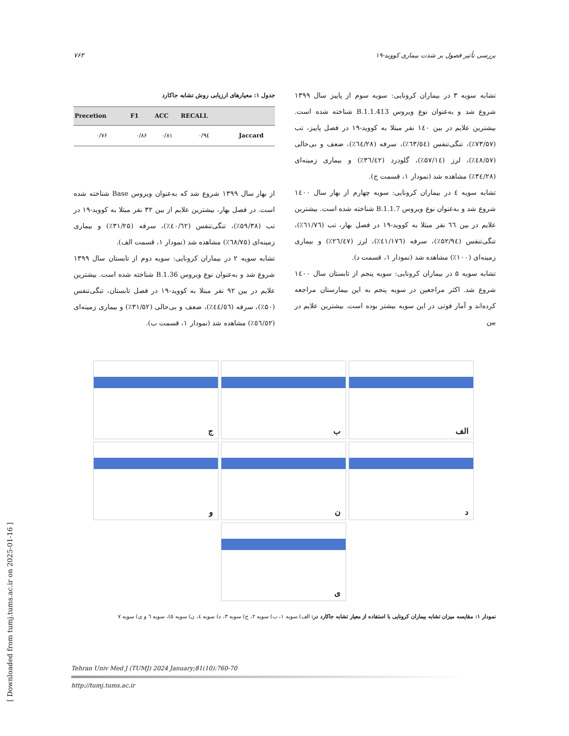۷۶۳ بررسی تأثیر فصول بر شدت بیماری کووید-۱۹
جدول ۱: معیارهای ارزیابی روش تشابه جاکارد
| Precetion | F1 | ACC | RECALL | |
| --- | --- | --- | --- | --- |
| ۰/۷۶ | ۰/۸۶ | ۰/۸۱ | ۰/۹٤ | Jaccard |
از بهار سال ۱۳۹۹ شروع شد که به‌عنوان ویروس Base شناخته شده است. در فصل بهار، بیشترین علایم از بین ۳۲ نفر مبتلا به کووید-۱۹ در تب (۵۹/۳۸٪)، تنگی‌تنفس (٤۰/٦۲٪)، سرفه (۳۱/۲۵٪) و بیماری زمینه‌ای (٦۸/۷۵٪) مشاهده شد (نمودار ۱، قسمت الف).
تشابه سویه ۲ در بیماران کرونایی: سویه دوم از تابستان سال ۱۳۹۹ شروع شد و به‌عنوان نوع ویروس B.1.36 شناخته شده است. بیشترین علایم در بین ۹۲ نفر مبتلا به کووید-۱۹ در فصل تابستان، تنگی‌تنفس (۵۰٪)، سرفه (٤٤/٥٦٪)، ضعف و بی‌حالی (۳۱/۵۲٪) و بیماری زمینه‌ای (٥٦/٥۲٪) مشاهده شد (نمودار ۱، قسمت ب).
تشابه سویه ۳ در بیماران کرونایی: سویه سوم از پاییز سال ۱۳۹۹ شروع شد و به‌عنوان نوع ویروس B.1.1.413 شناخته شده است. بیشترین علایم در بین ۱٤۰ نفر مبتلا به کووید-۱۹ در فصل پاییز، تب (۷۳/۵۷٪)، تنگی‌تنفس (٦۳/٥٤٪)، سرفه (٦٤/۲۸٪)، ضعف و بی‌حالی (٤۸/۵۷٪)، لرز (۵۷/۱٤٪)، گلودرد (۳٦/٤۲٪) و بیماری زمینه‌ای (۳٤/۲۸٪) مشاهده شد (نمودار ۱، قسمت ج).
تشابه سویه ٤ در بیماران کرونایی: سویه چهارم از بهار سال ۱٤۰۰ شروع شد و به‌عنوان نوع ویروس B.1.1.7 شناخته شده است. بیشترین علایم در بین ٦٦ نفر مبتلا به کووید-۱۹ در فصل بهار، تب (٦۱/۷٦٪)، تنگی‌تنفس (۵۲/۹٤٪)، سرفه (٤۱/۱۷٦٪)، لرز (۲٦/٤۷٪) و بیماری زمینه‌ای (۱۰۰٪) مشاهده شد (نمودار ۱، قسمت د).
تشابه سویه ۵ در بیماران کرونایی: سویه پنجم از تابستان سال ۱٤۰۰ شروع شد. اکثر مراجعین در سویه پنجم به این بیمارستان مراجعه کرده‌اند و آمار فوتی در این سویه بیشتر بوده است. بیشترین علایم در بین
الف
ب
ج
د
ن
و
ی
نمودار ۱: مقایسه میزان تشابه بیماران کرونایی با استفاده از معیار تشابه جاکارد در: الف) سویه ۱، ب) سویه ۲، ج) سویه ۳، د) سویه ٤، ن) سویه ۵)، سویه ٦ و ی) سویه ۷
Tehran Univ Med J (TUMJ) 2024 January;81(10):760-70
http://tumj.tums.ac.ir
[ Downloaded from tumj.tums.ac.ir on 2025-01-16 ]